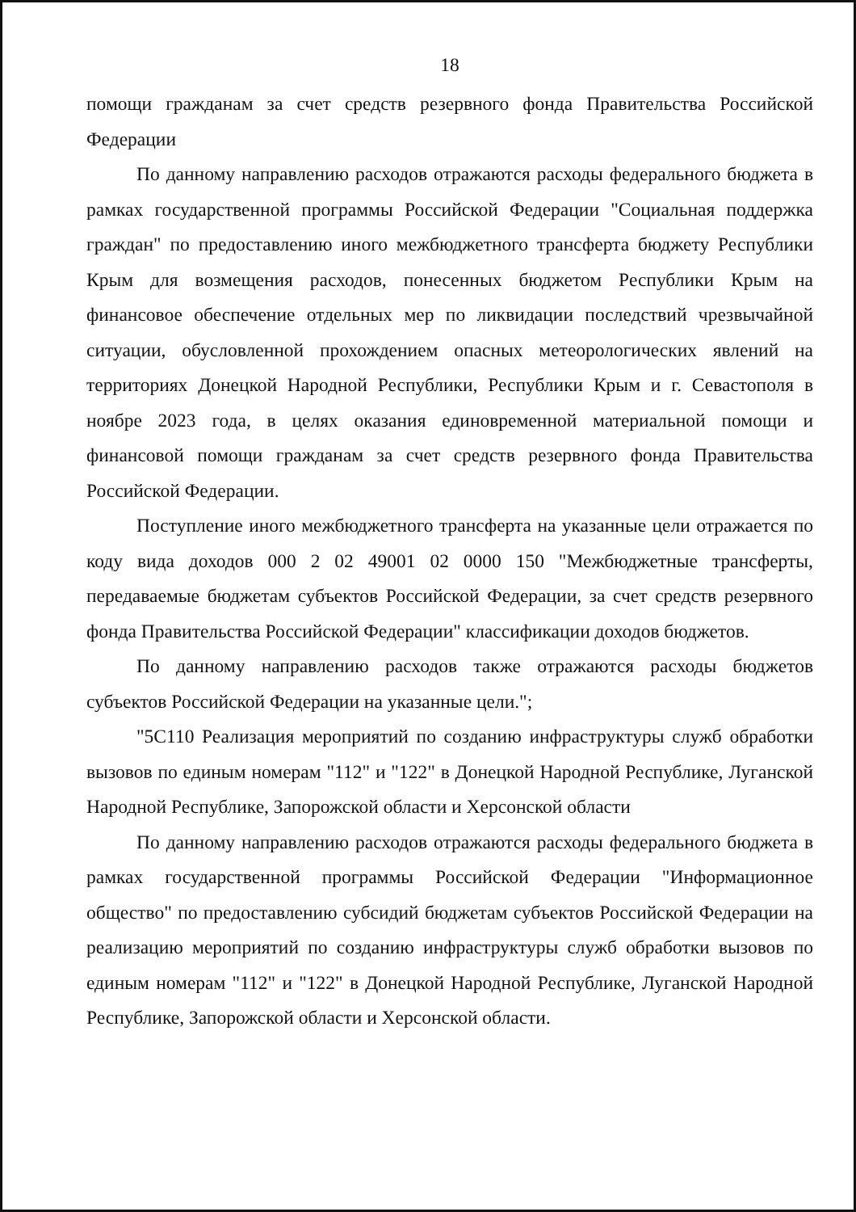18
помощи гражданам за счет средств резервного фонда Правительства Российской Федерации
По данному направлению расходов отражаются расходы федерального бюджета в рамках государственной программы Российской Федерации "Социальная поддержка граждан" по предоставлению иного межбюджетного трансферта бюджету Республики Крым для возмещения расходов, понесенных бюджетом Республики Крым на финансовое обеспечение отдельных мер по ликвидации последствий чрезвычайной ситуации, обусловленной прохождением опасных метеорологических явлений на территориях Донецкой Народной Республики, Республики Крым и г. Севастополя в ноябре 2023 года, в целях оказания единовременной материальной помощи и финансовой помощи гражданам за счет средств резервного фонда Правительства Российской Федерации.
Поступление иного межбюджетного трансферта на указанные цели отражается по коду вида доходов 000 2 02 49001 02 0000 150 "Межбюджетные трансферты, передаваемые бюджетам субъектов Российской Федерации, за счет средств резервного фонда Правительства Российской Федерации" классификации доходов бюджетов.
По данному направлению расходов также отражаются расходы бюджетов субъектов Российской Федерации на указанные цели.";
"5С110 Реализация мероприятий по созданию инфраструктуры служб обработки вызовов по единым номерам "112" и "122" в Донецкой Народной Республике, Луганской Народной Республике, Запорожской области и Херсонской области
По данному направлению расходов отражаются расходы федерального бюджета в рамках государственной программы Российской Федерации "Информационное общество" по предоставлению субсидий бюджетам субъектов Российской Федерации на реализацию мероприятий по созданию инфраструктуры служб обработки вызовов по единым номерам "112" и "122" в Донецкой Народной Республике, Луганской Народной Республике, Запорожской области и Херсонской области.